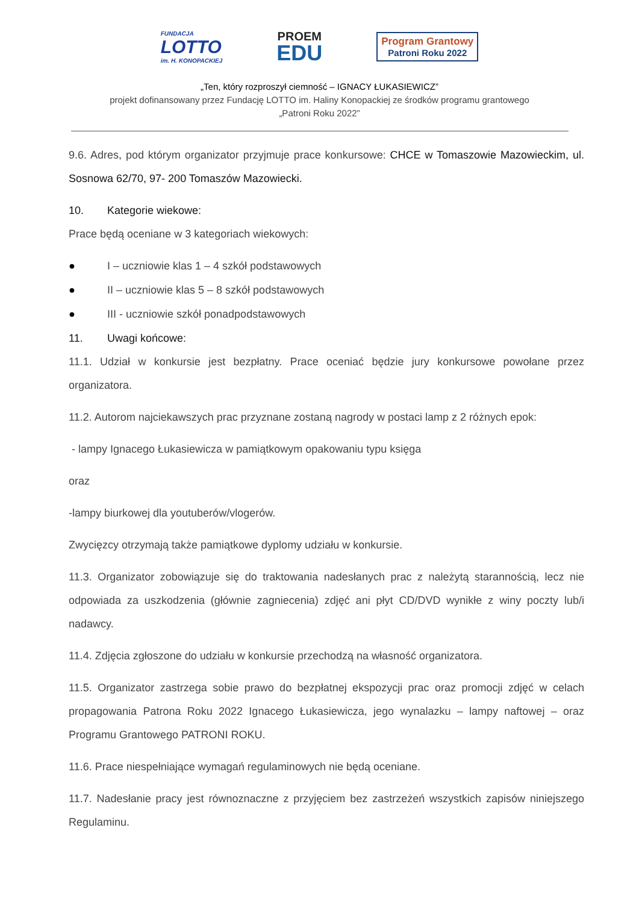FUNDACJA
LOTTO
im. H. KONOPACKIEJ
PROEM
EDU
Program Grantowy
Patroni Roku 2022
„Ten, który rozproszył ciemność – IGNACY ŁUKASIEWICZ”
projekt dofinansowany przez Fundację LOTTO im. Haliny Konopackiej ze środków programu grantowego
„Patroni Roku 2022”
9.6. Adres, pod którym organizator przyjmuje prace konkursowe: CHCE w Tomaszowie Mazowieckim, ul. Sosnowa 62/70, 97- 200 Tomaszów Mazowiecki.
10. Kategorie wiekowe:
Prace będą oceniane w 3 kategoriach wiekowych:
● I – uczniowie klas 1 – 4 szkół podstawowych
● II – uczniowie klas 5 – 8 szkół podstawowych
● III - uczniowie szkół ponadpodstawowych
11. Uwagi końcowe:
11.1. Udział w konkursie jest bezpłatny. Prace oceniać będzie jury konkursowe powołane przez organizatora.
11.2. Autorom najciekawszych prac przyznane zostaną nagrody w postaci lamp z 2 różnych epok:
- lampy Ignacego Łukasiewicza w pamiątkowym opakowaniu typu księga
oraz
-lampy biurkowej dla youtuberów/vlogerów.
Zwycięzcy otrzymają także pamiątkowe dyplomy udziału w konkursie.
11.3. Organizator zobowiązuje się do traktowania nadesłanych prac z należytą starannością, lecz nie odpowiada za uszkodzenia (głównie zagniecenia) zdjęć ani płyt CD/DVD wynikłe z winy poczty lub/i nadawcy.
11.4. Zdjęcia zgłoszone do udziału w konkursie przechodzą na własność organizatora.
11.5. Organizator zastrzega sobie prawo do bezpłatnej ekspozycji prac oraz promocji zdjęć w celach propagowania Patrona Roku 2022 Ignacego Łukasiewicza, jego wynalazku – lampy naftowej – oraz Programu Grantowego PATRONI ROKU.
11.6. Prace niespełniające wymagań regulaminowych nie będą oceniane.
11.7. Nadesłanie pracy jest równoznaczne z przyjęciem bez zastrzeżeń wszystkich zapisów niniejszego Regulaminu.